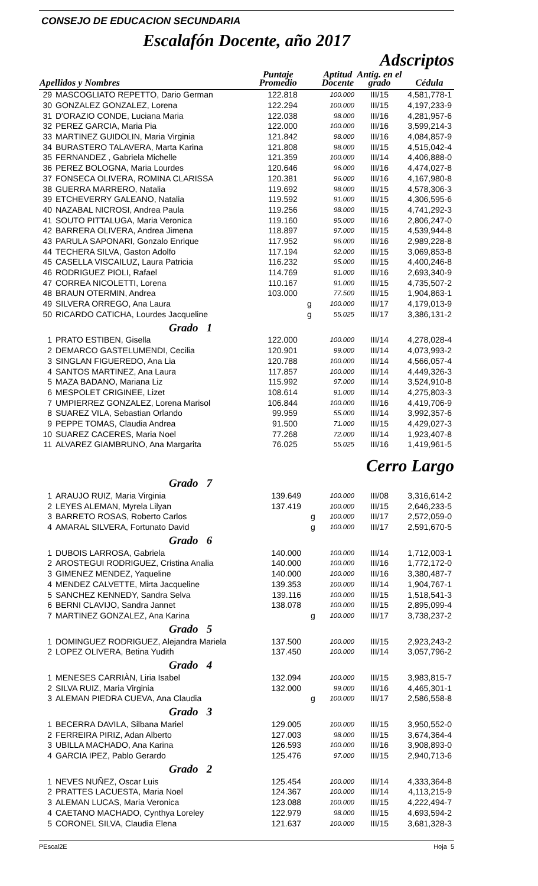CONSEJO DE EDUCACION SECUNDARIA
Escalafón Docente, año 2017
Adscriptos
| Apellidos y Nombres | | Puntaje Promedio | | Aptitud Docente | Antig. en el grado | Cédula |
| --- | --- | --- | --- | --- | --- | --- |
| 29 | MASCOGLIATO REPETTO, Dario German | 122.818 | | 100.000 | III/15 | 4,581,778-1 |
| 30 | GONZALEZ GONZALEZ, Lorena | 122.294 | | 100.000 | III/15 | 4,197,233-9 |
| 31 | D'ORAZIO CONDE, Luciana Maria | 122.038 | | 98.000 | III/16 | 4,281,957-6 |
| 32 | PEREZ GARCIA, Maria Pia | 122.000 | | 100.000 | III/16 | 3,599,214-3 |
| 33 | MARTINEZ GUIDOLIN, Maria Virginia | 121.842 | | 98.000 | III/16 | 4,084,857-9 |
| 34 | BURASTERO TALAVERA, Marta Karina | 121.808 | | 98.000 | III/15 | 4,515,042-4 |
| 35 | FERNANDEZ , Gabriela Michelle | 121.359 | | 100.000 | III/14 | 4,406,888-0 |
| 36 | PEREZ BOLOGNA, Maria Lourdes | 120.646 | | 96.000 | III/16 | 4,474,027-8 |
| 37 | FONSECA OLIVERA, ROMINA CLARISSA | 120.381 | | 96.000 | III/16 | 4,167,980-8 |
| 38 | GUERRA MARRERO, Natalia | 119.692 | | 98.000 | III/15 | 4,578,306-3 |
| 39 | ETCHEVERRY GALEANO, Natalia | 119.592 | | 91.000 | III/15 | 4,306,595-6 |
| 40 | NAZABAL NICROSI, Andrea Paula | 119.256 | | 98.000 | III/15 | 4,741,292-3 |
| 41 | SOUTO PITTALUGA, Maria Veronica | 119.160 | | 95.000 | III/16 | 2,806,247-0 |
| 42 | BARRERA OLIVERA, Andrea Jimena | 118.897 | | 97.000 | III/15 | 4,539,944-8 |
| 43 | PARULA SAPONARI, Gonzalo Enrique | 117.952 | | 96.000 | III/16 | 2,989,228-8 |
| 44 | TECHERA SILVA, Gaston Adolfo | 117.194 | | 92.000 | III/15 | 3,069,853-8 |
| 45 | CASELLA VISCAILUZ, Laura Patricia | 116.232 | | 95.000 | III/15 | 4,400,246-8 |
| 46 | RODRIGUEZ PIOLI, Rafael | 114.769 | | 91.000 | III/16 | 2,693,340-9 |
| 47 | CORREA NICOLETTI, Lorena | 110.167 | | 91.000 | III/15 | 4,735,507-2 |
| 48 | BRAUN OTERMIN, Andrea | 103.000 | | 77.500 | III/15 | 1,904,863-1 |
| 49 | SILVERA ORREGO, Ana Laura | | g | 100.000 | III/17 | 4,179,013-9 |
| 50 | RICARDO CATICHA, Lourdes Jacqueline | | g | 55.025 | III/17 | 3,386,131-2 |
| Grado 1 | | | | | | |
| 1 | PRATO ESTIBEN, Gisella | 122.000 | | 100.000 | III/14 | 4,278,028-4 |
| 2 | DEMARCO GASTELUMENDI, Cecilia | 120.901 | | 99.000 | III/14 | 4,073,993-2 |
| 3 | SINGLAN FIGUEREDO, Ana Lia | 120.788 | | 100.000 | III/14 | 4,566,057-4 |
| 4 | SANTOS MARTINEZ, Ana Laura | 117.857 | | 100.000 | III/14 | 4,449,326-3 |
| 5 | MAZA BADANO, Mariana Liz | 115.992 | | 97.000 | III/14 | 3,524,910-8 |
| 6 | MESPOLET CRIGINEE, Lizet | 108.614 | | 91.000 | III/14 | 4,275,803-3 |
| 7 | UMPIERREZ GONZALEZ, Lorena Marisol | 106.844 | | 100.000 | III/16 | 4,419,706-9 |
| 8 | SUAREZ VILA, Sebastian Orlando | 99.959 | | 55.000 | III/14 | 3,992,357-6 |
| 9 | PEPPE TOMAS, Claudia Andrea | 91.500 | | 71.000 | III/15 | 4,429,027-3 |
| 10 | SUAREZ CACERES, Maria Noel | 77.268 | | 72.000 | III/14 | 1,923,407-8 |
| 11 | ALVAREZ GIAMBRUNO, Ana Margarita | 76.025 | | 55.025 | III/16 | 1,419,961-5 |
Cerro Largo
| Grado 7 | | | | | | |
| 1 | ARAUJO RUIZ, Maria Virginia | 139.649 | | 100.000 | III/08 | 3,316,614-2 |
| 2 | LEYES ALEMAN, Myrela Lilyan | 137.419 | | 100.000 | III/15 | 2,646,233-5 |
| 3 | BARRETO ROSAS, Roberto Carlos | | g | 100.000 | III/17 | 2,572,059-0 |
| 4 | AMARAL SILVERA, Fortunato David | | g | 100.000 | III/17 | 2,591,670-5 |
| Grado 6 | | | | | | |
| 1 | DUBOIS LARROSA, Gabriela | 140.000 | | 100.000 | III/14 | 1,712,003-1 |
| 2 | AROSTEGUI RODRIGUEZ, Cristina Analia | 140.000 | | 100.000 | III/16 | 1,772,172-0 |
| 3 | GIMENEZ MENDEZ, Yaqueline | 140.000 | | 100.000 | III/16 | 3,380,487-7 |
| 4 | MENDEZ CALVETTE, Mirta Jacqueline | 139.353 | | 100.000 | III/14 | 1,904,767-1 |
| 5 | SANCHEZ KENNEDY, Sandra Selva | 139.116 | | 100.000 | III/15 | 1,518,541-3 |
| 6 | BERNI CLAVIJO, Sandra Jannet | 138.078 | | 100.000 | III/15 | 2,895,099-4 |
| 7 | MARTINEZ GONZALEZ, Ana Karina | | g | 100.000 | III/17 | 3,738,237-2 |
| Grado 5 | | | | | | |
| 1 | DOMINGUEZ RODRIGUEZ, Alejandra Mariela | 137.500 | | 100.000 | III/15 | 2,923,243-2 |
| 2 | LOPEZ OLIVERA, Betina Yudith | 137.450 | | 100.000 | III/14 | 3,057,796-2 |
| Grado 4 | | | | | | |
| 1 | MENESES CARRIÀN, Liria Isabel | 132.094 | | 100.000 | III/15 | 3,983,815-7 |
| 2 | SILVA RUIZ, Maria Virginia | 132.000 | | 99.000 | III/16 | 4,465,301-1 |
| 3 | ALEMAN PIEDRA CUEVA, Ana Claudia | | g | 100.000 | III/17 | 2,586,558-8 |
| Grado 3 | | | | | | |
| 1 | BECERRA DAVILA, Silbana Mariel | 129.005 | | 100.000 | III/15 | 3,950,552-0 |
| 2 | FERREIRA PIRIZ, Adan Alberto | 127.003 | | 98.000 | III/15 | 3,674,364-4 |
| 3 | UBILLA MACHADO, Ana Karina | 126.593 | | 100.000 | III/16 | 3,908,893-0 |
| 4 | GARCIA IPEZ, Pablo Gerardo | 125.476 | | 97.000 | III/15 | 2,940,713-6 |
| Grado 2 | | | | | | |
| 1 | NEVES NUÑEZ, Oscar Luis | 125.454 | | 100.000 | III/14 | 4,333,364-8 |
| 2 | PRATTES LACUESTA, Maria Noel | 124.367 | | 100.000 | III/14 | 4,113,215-9 |
| 3 | ALEMAN LUCAS, Maria Veronica | 123.088 | | 100.000 | III/15 | 4,222,494-7 |
| 4 | CAETANO MACHADO, Cynthya Loreley | 122.979 | | 98.000 | III/15 | 4,693,594-2 |
| 5 | CORONEL SILVA, Claudia Elena | 121.637 | | 100.000 | III/15 | 3,681,328-3 |
PEscal2E Hoja 5